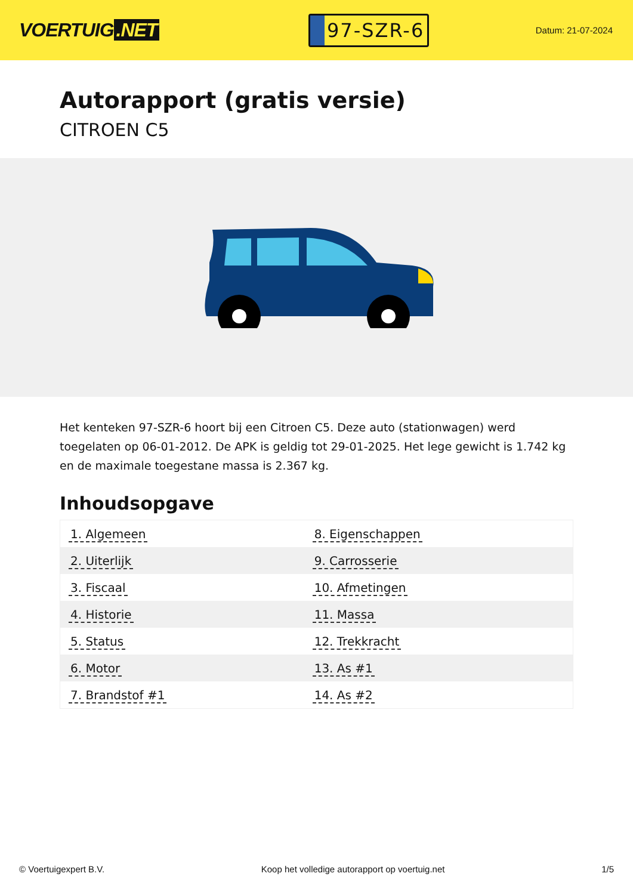VOERTUIG.NET
97-SZR-6
Datum: 21-07-2024
Autorapport (gratis versie)
CITROEN C5
Het kenteken 97-SZR-6 hoort bij een Citroen C5. Deze auto (stationwagen) werd toegelaten op 06-01-2012. De APK is geldig tot 29-01-2025. Het lege gewicht is 1.742 kg en de maximale toegestane massa is 2.367 kg.
Inhoudsopgave
| 1. Algemeen | 8. Eigenschappen |
| 2. Uiterlijk | 9. Carrosserie |
| 3. Fiscaal | 10. Afmetingen |
| 4. Historie | 11. Massa |
| 5. Status | 12. Trekkracht |
| 6. Motor | 13. As #1 |
| 7. Brandstof #1 | 14. As #2 |
© Voertuigexpert B.V. Koop het volledige autorapport op voertuig.net 1/5